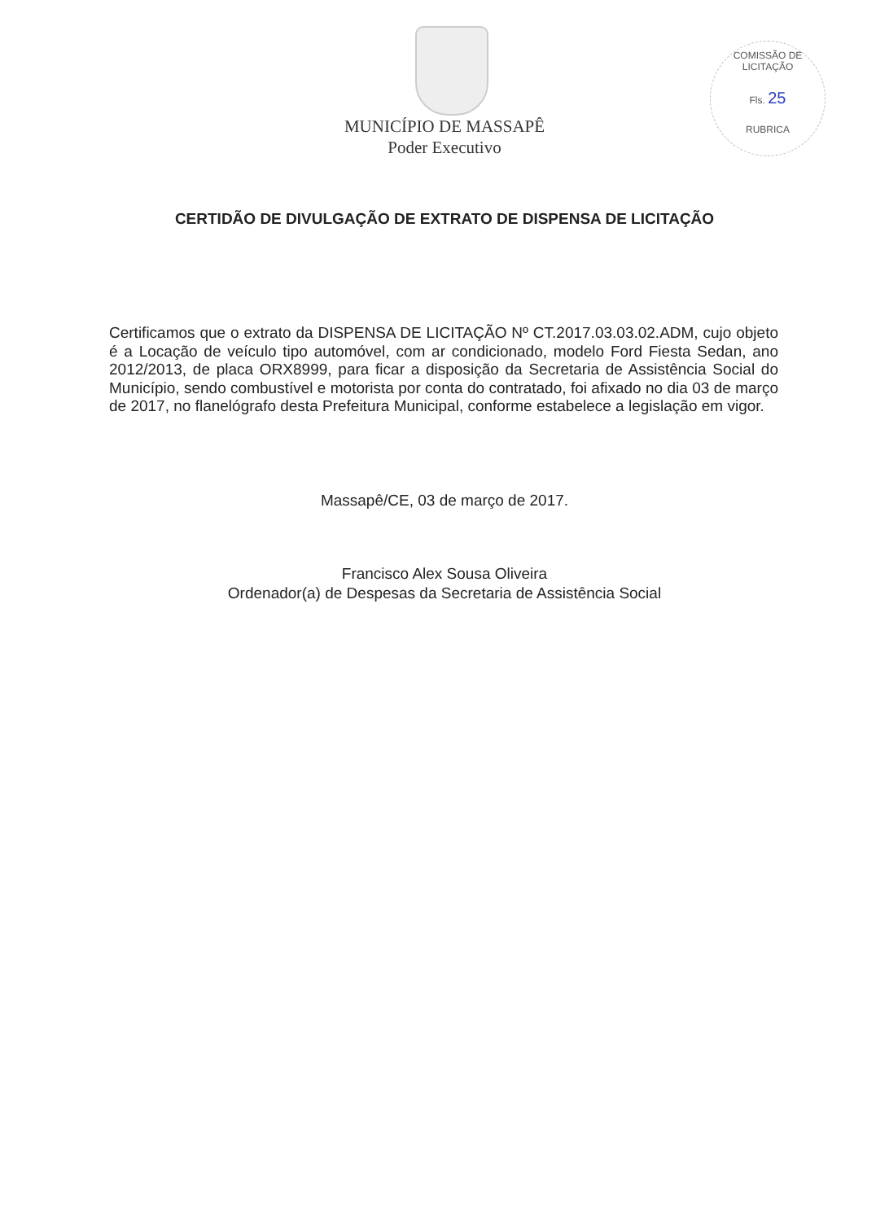COMISSÃO DE LICITAÇÃO
Fls. 25
RUBRICA
MUNICÍPIO DE MASSAPÊ
Poder Executivo
CERTIDÃO DE DIVULGAÇÃO DE EXTRATO DE DISPENSA DE LICITAÇÃO
Certificamos que o extrato da DISPENSA DE LICITAÇÃO Nº CT.2017.03.03.02.ADM, cujo objeto é a Locação de veículo tipo automóvel, com ar condicionado, modelo Ford Fiesta Sedan, ano 2012/2013, de placa ORX8999, para ficar a disposição da Secretaria de Assistência Social do Município, sendo combustível e motorista por conta do contratado, foi afixado no dia 03 de março de 2017, no flanelógrafo desta Prefeitura Municipal, conforme estabelece a legislação em vigor.
Massapê/CE, 03 de março de 2017.
Francisco Alex Sousa Oliveira
Ordenador(a) de Despesas da Secretaria de Assistência Social